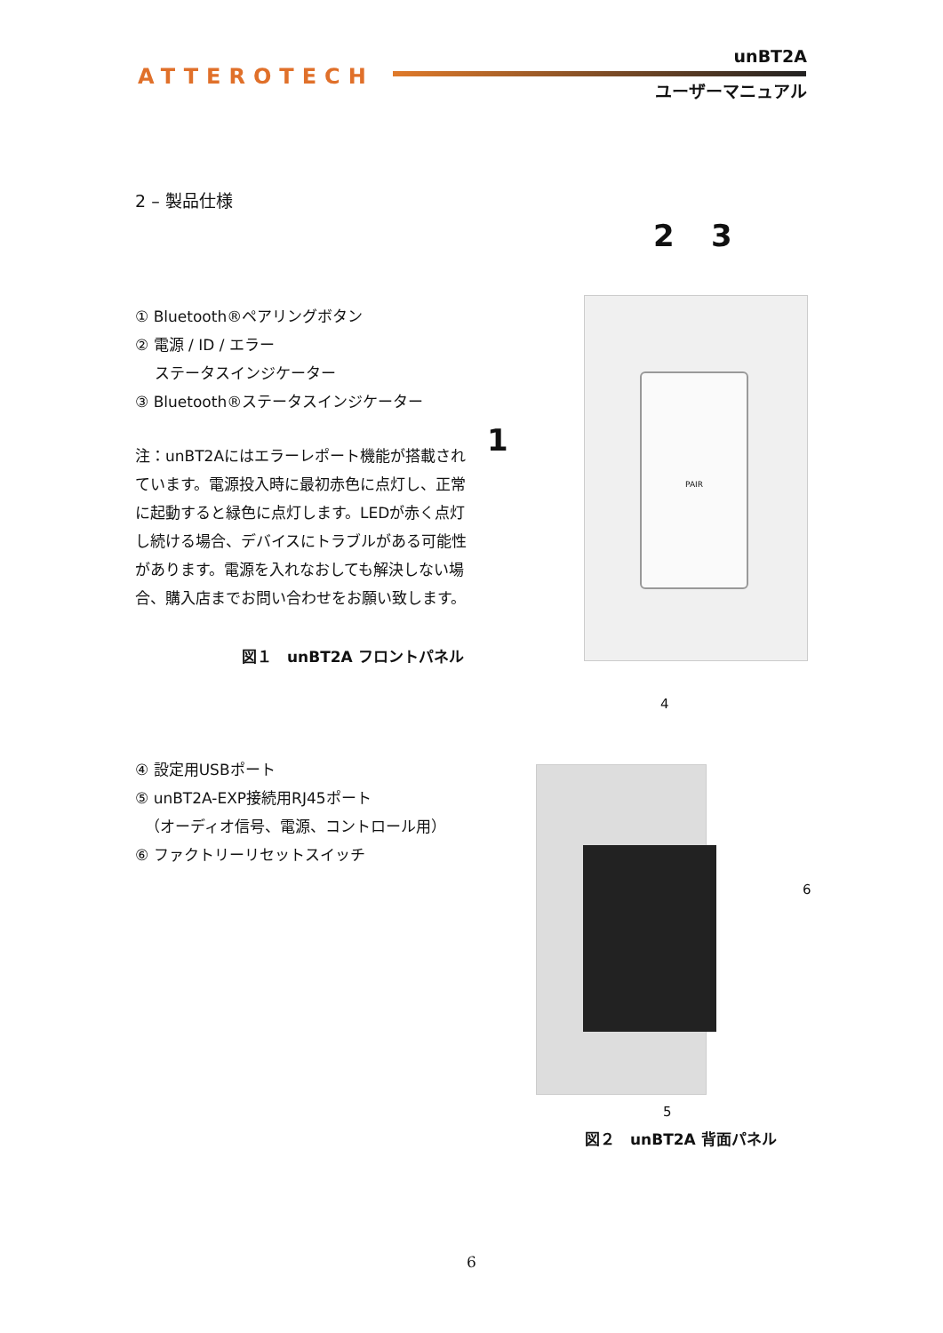ATTEROTECH
unBT2A
ユーザーマニュアル
2 – 製品仕様
① Bluetooth®ペアリングボタン
② 電源 / ID / エラー
ステータスインジケーター
③ Bluetooth®ステータスインジケーター
注：unBT2Aにはエラーレポート機能が搭載されています。電源投入時に最初赤色に点灯し、正常に起動すると緑色に点灯します。LEDが赤く点灯し続ける場合、デバイスにトラブルがある可能性があります。電源を入れなおしても解決しない場合、購入店までお問い合わせをお願い致します。
図１　unBT2A フロントパネル
2 3
1
PAIR
④ 設定用USBポート
⑤ unBT2A-EXP接続用RJ45ポート
（オーディオ信号、電源、コントロール用）
⑥ ファクトリーリセットスイッチ
4
6
5
図２　unBT2A 背面パネル
6